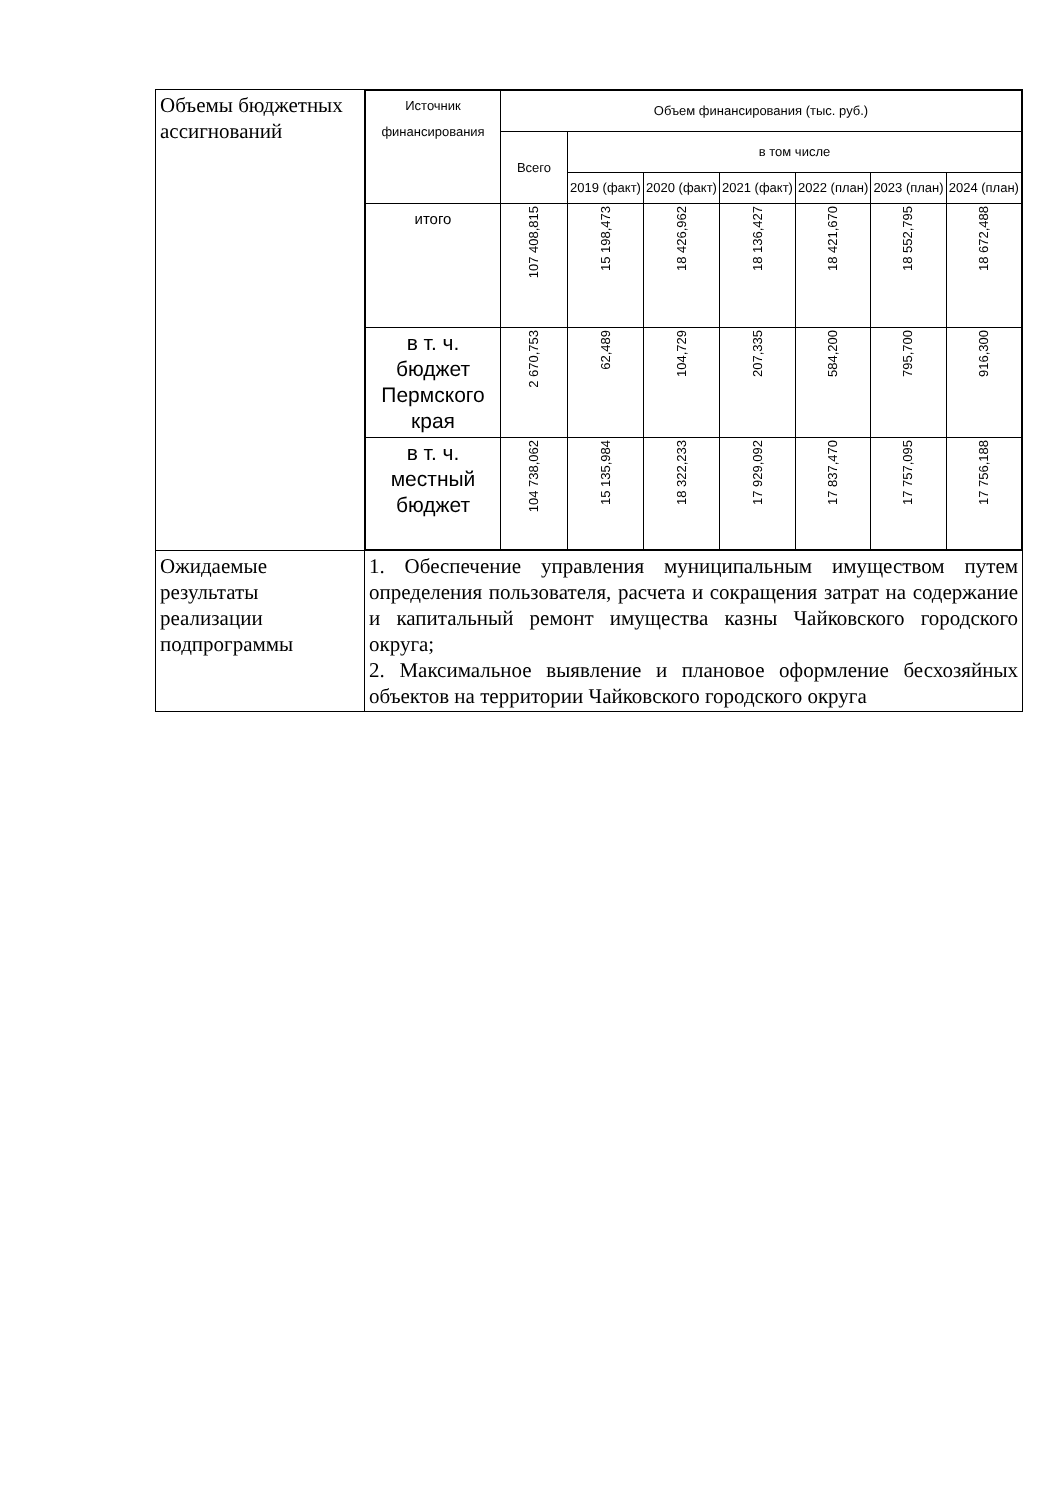| Объемы бюджетных ассигнований | / Источник финансирования / Объем финансирования (тыс. руб.) / / / / / / / / --- / --- / --- / --- / --- / --- / --- / --- / / / Всего / в том числе / / / / / / / / / 2019 (факт) / 2020 (факт) / 2021 (факт) / 2022 (план) / 2023 (план) / 2024 (план) / / итого / 107 408,815 / 15 198,473 / 18 426,962 / 18 136,427 / 18 421,670 / 18 552,795 / 18 672,488 / / в т. ч. бюджет Пермского края / 2 670,753 / 62,489 / 104,729 / 207,335 / 584,200 / 795,700 / 916,300 / / в т. ч. местный бюджет / 104 738,062 / 15 135,984 / 18 322,233 / 17 929,092 / 17 837,470 / 17 757,095 / 17 756,188 / |
| Ожидаемые результаты реализации подпрограммы | 1. Обеспечение управления муниципальным имуществом путем определения пользователя, расчета и сокращения затрат на содержание и капитальный ремонт имущества казны Чайковского городского округа; 2. Максимальное выявление и плановое оформление бесхозяйных объектов на территории Чайковского городского округа |